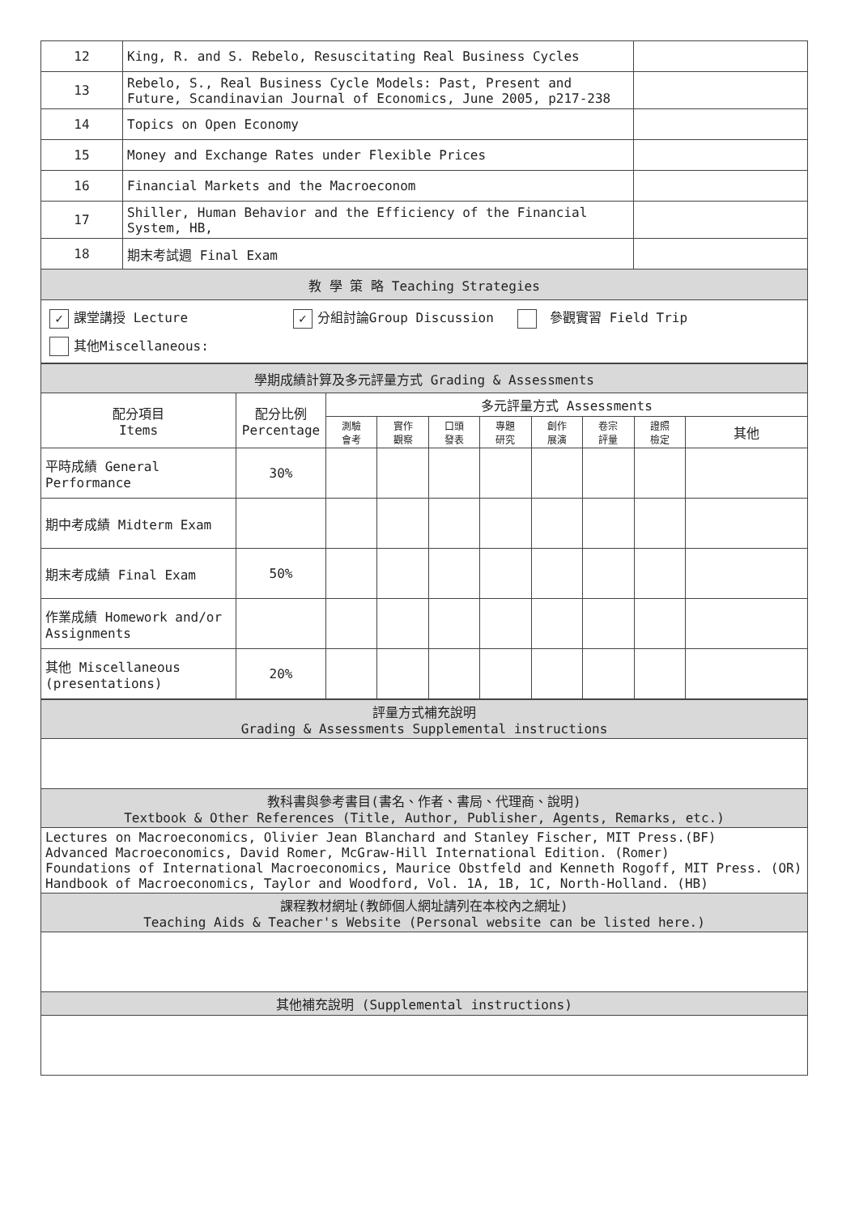| 12 | King, R. and S. Rebelo, Resuscitating Real Business Cycles | |
| 13 | Rebelo, S., Real Business Cycle Models: Past, Present and Future, Scandinavian Journal of Economics, June 2005, p217-238 | |
| 14 | Topics on Open Economy | |
| 15 | Money and Exchange Rates under Flexible Prices | |
| 16 | Financial Markets and the Macroeconom | |
| 17 | Shiller, Human Behavior and the Efficiency of the Financial System, HB, | |
| 18 | 期末考試週 Final Exam | |
| 教 學 策 略 Teaching Strategies | | |
| ✓ 課堂講授 Lecture ✓ 分組討論Group Discussion 參觀實習 Field Trip 其他Miscellaneous: | | |
| 學期成績計算及多元評量方式 Grading & Assessments | | | | | | | | | |
| 配分項目 Items | 配分比例 Percentage | 多元評量方式 Assessments | | | | | | | |
| | | 測驗 會考 | 實作 觀察 | 口頭 發表 | 專題 研究 | 創作 展演 | 卷宗 評量 | 證照 檢定 | 其他 |
| 平時成績 General Performance | 30% | | | | | | | | |
| 期中考成績 Midterm Exam | | | | | | | | | |
| 期末考成績 Final Exam | 50% | | | | | | | | |
| 作業成績 Homework and/or Assignments | | | | | | | | | |
| 其他 Miscellaneous (presentations) | 20% | | | | | | | | |
| 評量方式補充說明 Grading & Assessments Supplemental instructions |
| 教科書與參考書目(書名、作者、書局、代理商、說明) Textbook & Other References (Title, Author, Publisher, Agents, Remarks, etc.) |
| Lectures on Macroeconomics, Olivier Jean Blanchard and Stanley Fischer, MIT Press.(BF) Advanced Macroeconomics, David Romer, McGraw-Hill International Edition. (Romer) Foundations of International Macroeconomics, Maurice Obstfeld and Kenneth Rogoff, MIT Press. (OR) Handbook of Macroeconomics, Taylor and Woodford, Vol. 1A, 1B, 1C, North-Holland. (HB) |
| 課程教材網址(教師個人網址請列在本校內之網址) Teaching Aids & Teacher's Website (Personal website can be listed here.) |
| 其他補充說明 (Supplemental instructions) |